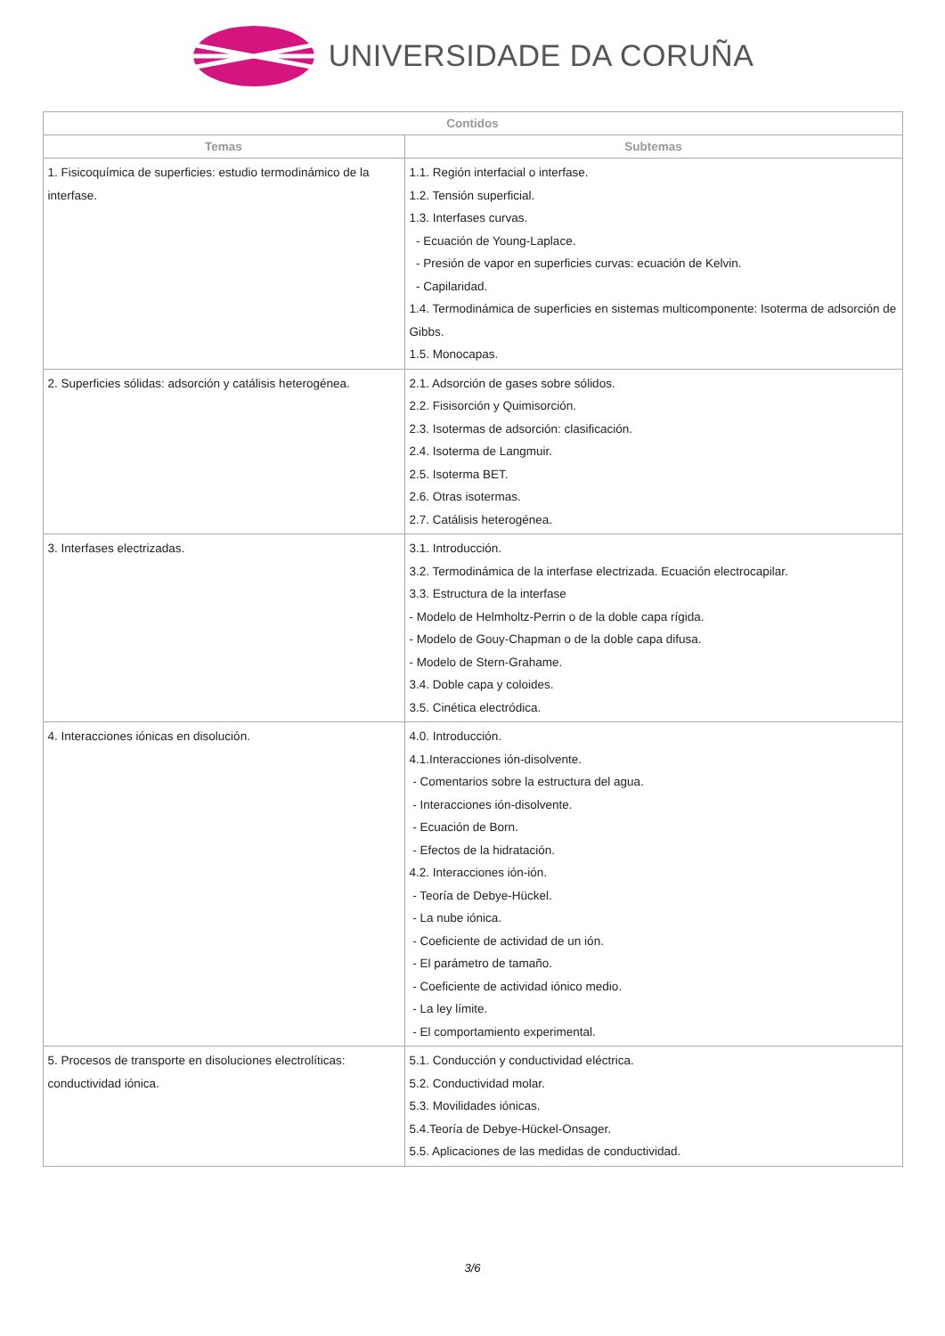UNIVERSIDADE DA CORUÑA
| Contidos | |
| --- | --- |
| Temas | Subtemas |
| 1. Fisicoquímica de superficies: estudio termodinámico de la interfase. | 1.1. Región interfacial o interfase. 1.2. Tensión superficial. 1.3. Interfases curvas. - Ecuación de Young-Laplace. - Presión de vapor en superficies curvas: ecuación de Kelvin. - Capilaridad. 1.4. Termodinámica de superficies en sistemas multicomponente: Isoterma de adsorción de Gibbs. 1.5. Monocapas. |
| 2. Superficies sólidas: adsorción y catálisis heterogénea. | 2.1. Adsorción de gases sobre sólidos. 2.2. Fisisorción y Quimisorción. 2.3. Isotermas de adsorción: clasificación. 2.4. Isoterma de Langmuir. 2.5. Isoterma BET. 2.6. Otras isotermas. 2.7. Catálisis heterogénea. |
| 3. Interfases electrizadas. | 3.1. Introducción. 3.2. Termodinámica de la interfase electrizada. Ecuación electrocapilar. 3.3. Estructura de la interfase - Modelo de Helmholtz-Perrin o de la doble capa rígida. - Modelo de Gouy-Chapman o de la doble capa difusa. - Modelo de Stern-Grahame. 3.4. Doble capa y coloides. 3.5. Cinética electródica. |
| 4. Interacciones iónicas en disolución. | 4.0. Introducción. 4.1.Interacciones ión-disolvente. - Comentarios sobre la estructura del agua. - Interacciones ión-disolvente. - Ecuación de Born. - Efectos de la hidratación. 4.2. Interacciones ión-ión. - Teoría de Debye-Hückel. - La nube iónica. - Coeficiente de actividad de un ión. - El parámetro de tamaño. - Coeficiente de actividad iónico medio. - La ley límite. - El comportamiento experimental. |
| 5. Procesos de transporte en disoluciones electrolíticas: conductividad iónica. | 5.1. Conducción y conductividad eléctrica. 5.2. Conductividad molar. 5.3. Movilidades iónicas. 5.4.Teoría de Debye-Hückel-Onsager. 5.5. Aplicaciones de las medidas de conductividad. |
3/6